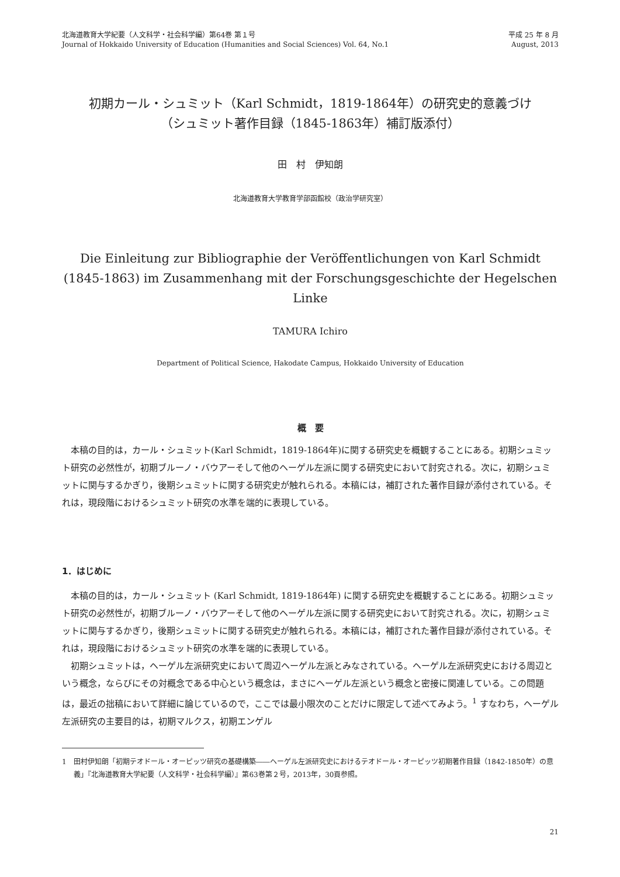北海道教育大学紀要（人文科学・社会科学編）第64巻 第１号
Journal of Hokkaido University of Education (Humanities and Social Sciences) Vol. 64, No.1
平成 25 年 8 月
August, 2013
初期カール・シュミット（Karl Schmidt，1819-1864年）の研究史的意義づけ
（シュミット著作目録（1845-1863年）補訂版添付）
田　村　伊知朗
北海道教育大学教育学部函館校（政治学研究室）
Die Einleitung zur Bibliographie der Veröffentlichungen von Karl Schmidt
(1845-1863) im Zusammenhang mit der Forschungsgeschichte der Hegelschen Linke
TAMURA Ichiro
Department of Political Science, Hakodate Campus, Hokkaido University of Education
概　要
本稿の目的は，カール・シュミット(Karl Schmidt，1819-1864年)に関する研究史を概観することにある。初期シュミット研究の必然性が，初期ブルーノ・バウアーそして他のヘーゲル左派に関する研究史において討究される。次に，初期シュミットに関与するかぎり，後期シュミットに関する研究史が触れられる。本稿には，補訂された著作目録が添付されている。それは，現段階におけるシュミット研究の水準を端的に表現している。
1．はじめに
本稿の目的は，カール・シュミット (Karl Schmidt, 1819-1864年) に関する研究史を概観することにある。初期シュミット研究の必然性が，初期ブルーノ・バウアーそして他のヘーゲル左派に関する研究史において討究される。次に，初期シュミットに関与するかぎり，後期シュミットに関する研究史が触れられる。本稿には，補訂された著作目録が添付されている。それは，現段階におけるシュミット研究の水準を端的に表現している。
初期シュミットは，ヘーゲル左派研究史において周辺ヘーゲル左派とみなされている。ヘーゲル左派研究史における周辺という概念，ならびにその対概念である中心という概念は，まさにヘーゲル左派という概念と密接に関連している。この問題は，最近の拙稿において詳細に論じているので，ここでは最小限次のことだけに限定して述べてみよう。<sup>1</sup> すなわち，ヘーゲル左派研究の主要目的は，初期マルクス，初期エンゲル
1　田村伊知朗「初期テオドール・オーピッツ研究の基礎構築――ヘーゲル左派研究史におけるテオドール・オーピッツ初期著作目録（1842-1850年）の意義」『北海道教育大学紀要（人文科学・社会科学編）』第63巻第２号，2013年，30頁参照。
21